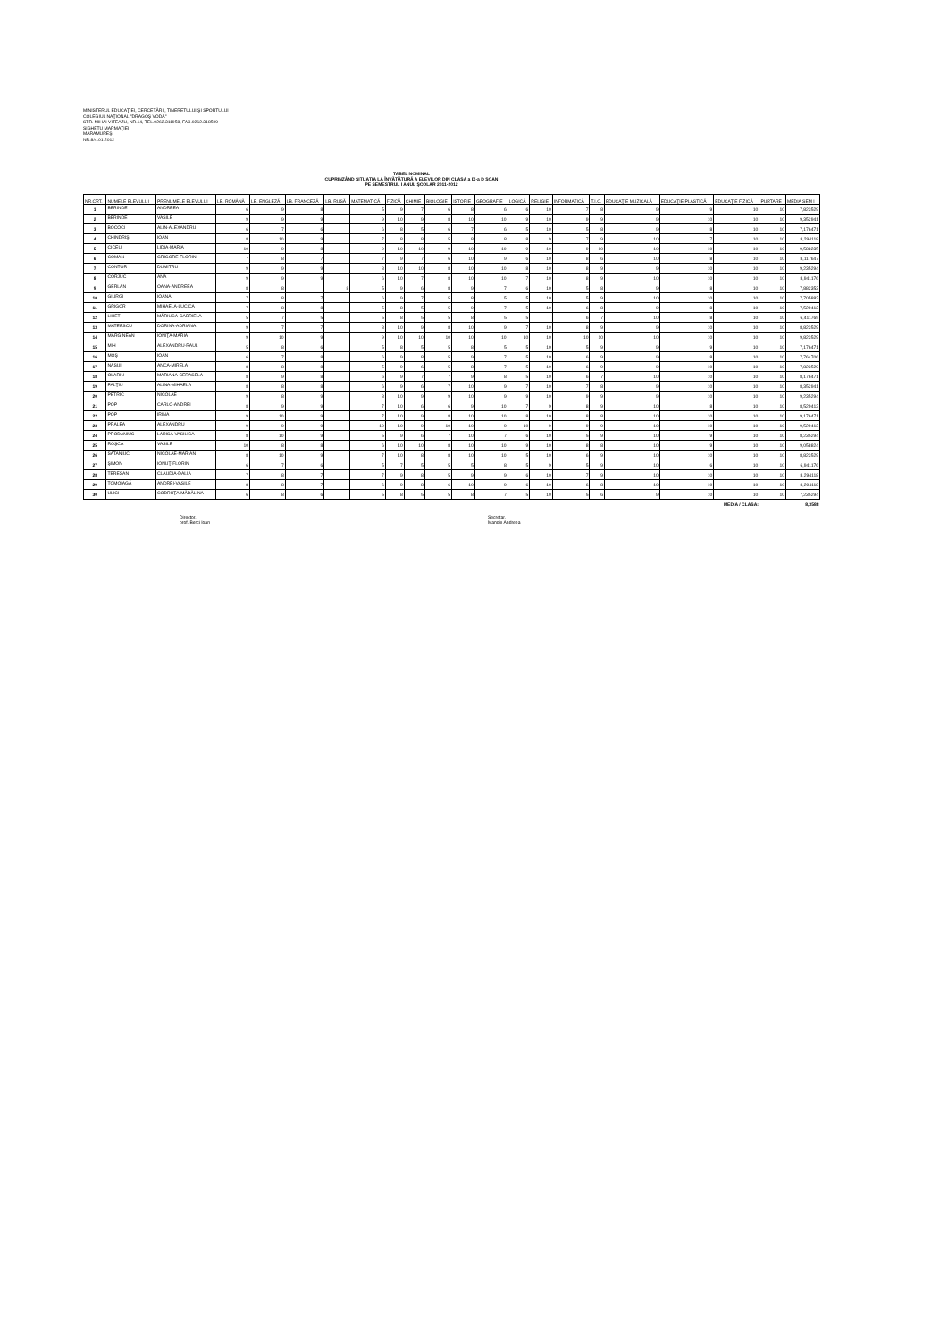MINISTERUL EDUCAŢIEI, CERCETĂRII, TINERETULUI ŞI SPORTULUI
COLEGIUL NAŢIONAL "DRAGOŞ VODĂ"
STR. MIHAI VITEAZU, NR.14, TEL.0262.311958, FAX.0262.318509
SIGHETU MARMAŢIEI
MARAMUREŞ
NR.8/4.01.2012
TABEL NOMINAL
CUPRINZÂND SITUAŢIA LA ÎNVĂŢĂTURĂ A ELEVILOR DIN CLASA a IX-a D SCAN
PE SEMESTRUL I ANUL ŞCOLAR 2011-2012
| NR.CRT. | NUMELE ELEVULUI | PRENUMELE ELEVULUI | LB. ROMÂNĂ | LB. ENGLEZĂ | LB. FRANCEZĂ | LB. RUSĂ | MATEMATICĂ | FIZICĂ | CHIMIE | BIOLOGIE | ISTORIE | GEOGRAFIE | LOGICĂ | RELIGIE | INFORMATICĂ | T.I.C. | EDUCAŢIE MUZICALĂ | EDUCAŢIE PLASTICĂ | EDUCAŢIE FIZICĂ | PURTARE | MEDIA SEM I |
| --- | --- | --- | --- | --- | --- | --- | --- | --- | --- | --- | --- | --- | --- | --- | --- | --- | --- | --- | --- | --- | --- |
| 1 | BERINDE | ANDREEA | 6 | 9 | 8 | | 5 | 9 | 7 | 6 | 8 | 6 | 6 | 10 | 7 | 8 | 9 | 9 | 10 | 10 | 7,823529 |
| 2 | BERINDE | VASILE | 9 | 9 | 9 | | 9 | 10 | 9 | 8 | 10 | 10 | 9 | 10 | 9 | 9 | 9 | 10 | 10 | 10 | 9,352941 |
| 3 | BOCOCI | ALIN-ALEXANDRU | 6 | 7 | 6 | | 6 | 8 | 5 | 6 | 7 | 6 | 5 | 10 | 5 | 8 | 9 | 8 | 10 | 10 | 7,176471 |
| 4 | CHINDRIŞ | IOAN | 8 | 10 | 9 | | 7 | 8 | 8 | 5 | 8 | 8 | 8 | 9 | 7 | 9 | 10 | 7 | 10 | 10 | 8,294118 |
| 5 | CICEU | LIDIA-MARIA | 10 | 9 | 8 | | 9 | 10 | 10 | 9 | 10 | 10 | 9 | 10 | 9 | 10 | 10 | 10 | 10 | 10 | 9,588235 |
| 6 | COMAN | GRIGORE-FLORIN | 7 | 8 | 7 | | 7 | 9 | 7 | 6 | 10 | 9 | 6 | 10 | 8 | 6 | 10 | 8 | 10 | 10 | 8,117647 |
| 7 | CONTOR | DUMITRU | 9 | 9 | 9 | | 8 | 10 | 10 | 8 | 10 | 10 | 8 | 10 | 8 | 9 | 9 | 10 | 10 | 10 | 9,235294 |
| 8 | CORJUC | ANA | 9 | 9 | 9 | | 6 | 10 | 7 | 8 | 10 | 10 | 7 | 10 | 8 | 9 | 10 | 10 | 10 | 10 | 8,941176 |
| 9 | GERLAN | OANA-ANDREEA | 8 | 8 | | 8 | 5 | 9 | 6 | 8 | 9 | 7 | 6 | 10 | 5 | 8 | 9 | 8 | 10 | 10 | 7,882353 |
| 10 | GIURGI | IOANA | 7 | 8 | 7 | | 6 | 9 | 7 | 5 | 8 | 5 | 5 | 10 | 5 | 9 | 10 | 10 | 10 | 10 | 7,705882 |
| 11 | GRIGOR | MIHAELA-LUCICA | 7 | 8 | 8 | | 5 | 8 | 5 | 5 | 9 | 7 | 5 | 10 | 6 | 8 | 9 | 8 | 10 | 10 | 7,529412 |
| 12 | LIHET | MĂRIUCA-GABRIELA | 5 | 7 | 5 | | 5 | 8 | 5 | 5 | 8 | 5 | 5 | | 6 | 7 | 10 | 8 | 10 | 10 | 6,411765 |
| 13 | MATEESCU | DORINA-ADRIANA | 9 | 7 | 7 | | 8 | 10 | 9 | 8 | 10 | 9 | 7 | 10 | 8 | 9 | 9 | 10 | 10 | 10 | 8,823529 |
| 14 | MĂRGINEAN | IONIŢA-MARIA | 9 | 10 | 9 | | 9 | 10 | 10 | 10 | 10 | 10 | 10 | 10 | 10 | 10 | 10 | 10 | 10 | 10 | 9,823529 |
| 15 | MIH | ALEXANDRU-RAUL | 5 | 8 | 6 | | 5 | 8 | 5 | 5 | 8 | 5 | 5 | 10 | 5 | 9 | 9 | 9 | 10 | 10 | 7,176471 |
| 16 | MOŞ | IOAN | 6 | 7 | 8 | | 6 | 9 | 8 | 5 | 9 | 7 | 5 | 10 | 6 | 9 | 9 | 8 | 10 | 10 | 7,764706 |
| 17 | NASUI | ANCA-MIRELA | 8 | 8 | 8 | | 5 | 9 | 6 | 5 | 8 | 7 | 5 | 10 | 6 | 9 | 9 | 10 | 10 | 10 | 7,823529 |
| 18 | OLARIU | MARIANA-CERASELA | 8 | 9 | 8 | | 6 | 9 | 7 | 7 | 9 | 8 | 5 | 10 | 6 | 7 | 10 | 10 | 10 | 10 | 8,176471 |
| 19 | PALŢIU | ALINA-MIHAELA | 8 | 8 | 8 | | 6 | 9 | 6 | 7 | 10 | 9 | 7 | 10 | 7 | 8 | 9 | 10 | 10 | 10 | 8,352941 |
| 20 | PETRIC | NICOLAE | 9 | 8 | 9 | | 8 | 10 | 9 | 9 | 10 | 9 | 9 | 10 | 9 | 9 | 9 | 10 | 10 | 10 | 9,235294 |
| 21 | POP | CARLO-ANDREI | 8 | 9 | 9 | | 7 | 10 | 6 | 6 | 9 | 10 | 7 | 9 | 8 | 9 | 10 | 8 | 10 | 10 | 8,529412 |
| 22 | POP | IRINA | 9 | 10 | 9 | | 7 | 10 | 9 | 8 | 10 | 10 | 8 | 10 | 8 | 8 | 10 | 10 | 10 | 10 | 9,176471 |
| 23 | PRALEA | ALEXANDRU | 9 | 9 | 9 | | 10 | 10 | 9 | 10 | 10 | 9 | 10 | 9 | 9 | 9 | 10 | 10 | 10 | 10 | 9,529412 |
| 24 | PRODANIUC | LARISA-VASILICA | 8 | 10 | 9 | | 5 | 9 | 6 | 7 | 10 | 7 | 6 | 10 | 5 | 9 | 10 | 9 | 10 | 10 | 8,235294 |
| 25 | ROŞCA | VASILE | 10 | 8 | 8 | | 6 | 10 | 10 | 8 | 10 | 10 | 9 | 10 | 8 | 8 | 10 | 9 | 10 | 10 | 9,058824 |
| 26 | SATANIUC | NICOLAE-MARIAN | 8 | 10 | 9 | | 7 | 10 | 8 | 8 | 10 | 10 | 5 | 10 | 6 | 9 | 10 | 10 | 10 | 10 | 8,823529 |
| 27 | ŞIMON | IONUŢ-FLORIN | 6 | 7 | 6 | | 5 | 7 | 5 | 5 | 5 | 8 | 5 | 9 | 5 | 9 | 10 | 6 | 10 | 10 | 6,941176 |
| 28 | TERESAN | CLAUDIA-DALIA | 7 | 8 | 7 | | 7 | 9 | 8 | 5 | 9 | 9 | 6 | 10 | 7 | 9 | 10 | 10 | 10 | 10 | 8,294118 |
| 29 | TOMOIAGĂ | ANDREI-VASILE | 8 | 8 | 7 | | 6 | 9 | 8 | 6 | 10 | 9 | 6 | 10 | 6 | 8 | 10 | 10 | 10 | 10 | 8,294118 |
| 30 | ULICI | CODRUŢA-MĂDĂLINA | 6 | 8 | 6 | | 5 | 8 | 5 | 5 | 8 | 7 | 5 | 10 | 5 | 6 | 9 | 10 | 10 | 10 | 7,235294 |
| MEDIA / CLASA: | | | | | | | | | | | | | | | | | | | | | 8,3588 |
Director,
prof. Berci Ioan
Secretar,
Manole Andreea